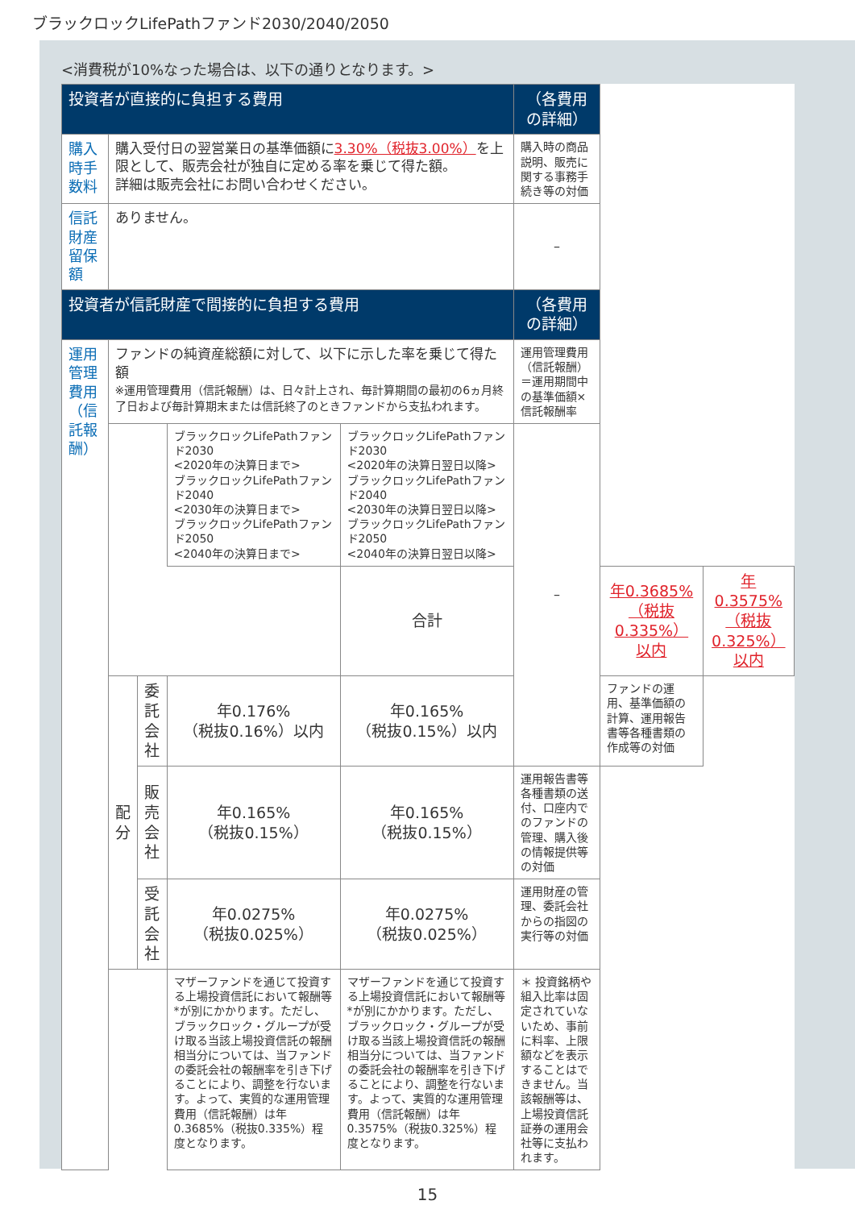ブラックロックLifePathファンド2030/2040/2050
<消費税が10%なった場合は、以下の通りとなります。>
| 投資者が直接的に負担する費用 | | | | | （各費用の詳細） | | |
| --- | --- | --- | --- | --- | --- | --- | --- |
| 購入時手数料 | 購入受付日の翌営業日の基準価額に 3.30%（税抜3.00%） を上限として、販売会社が独自に定める率を乗じて得た額。 詳細は販売会社にお問い合わせください。 | | | | 購入時の商品説明、販売に関する事務手続き等の対価 | | |
| 信託財産留保額 | ありません。 | | | | – | | |
| 投資者が信託財産で間接的に負担する費用 | | | | | （各費用の詳細） | | |
| 運用管理費用 （信託報酬） | ファンドの純資産総額に対して、以下に示した率を乗じて得た額 ※運用管理費用（信託報酬）は、日々計上され、毎計算期間の最初の6ヵ月終了日および毎計算期末または信託終了のときファンドから支払われます。 | | | | 運用管理費用（信託報酬）＝運用期間中の基準価額×信託報酬率 | | |
| | | | ブラックロックLifePathファンド2030 <2020年の決算日まで> ブラックロックLifePathファンド2040 <2030年の決算日まで> ブラックロックLifePathファンド2050 <2040年の決算日まで> | ブラックロックLifePathファンド2030 <2020年の決算日翌日以降> ブラックロックLifePathファンド2040 <2030年の決算日翌日以降> ブラックロックLifePathファンド2050 <2040年の決算日翌日以降> | – | | |
| | | | | 合計 | | 年0.3685% （税抜0.335%）以内 | 年0.3575% （税抜0.325%）以内 |
| | 配 分 | 委託 会社 | 年0.176% （税抜0.16%）以内 | 年0.165% （税抜0.15%）以内 | | ファンドの運用、基準価額の計算、運用報告書等各種書類の作成等の対価 | |
| | | 販売 会社 | 年0.165% （税抜0.15%） | 年0.165% （税抜0.15%） | 運用報告書等各種書類の送付、口座内でのファンドの管理、購入後の情報提供等の対価 | | |
| | | 受託 会社 | 年0.0275% （税抜0.025%） | 年0.0275% （税抜0.025%） | 運用財産の管理、委託会社からの指図の実行等の対価 | | |
| | | | マザーファンドを通じて投資する上場投資信託において報酬等*が別にかかります。ただし、ブラックロック・グループが受け取る当該上場投資信託の報酬相当分については、当ファンドの委託会社の報酬率を引き下げることにより、調整を行ないます。よって、実質的な運用管理費用（信託報酬）は年0.3685%（税抜0.335%）程度となります。 | マザーファンドを通じて投資する上場投資信託において報酬等*が別にかかります。ただし、ブラックロック・グループが受け取る当該上場投資信託の報酬相当分については、当ファンドの委託会社の報酬率を引き下げることにより、調整を行ないます。よって、実質的な運用管理費用（信託報酬）は年0.3575%（税抜0.325%）程度となります。 | ＊ 投資銘柄や組入比率は固定されていないため、事前に料率、上限額などを表示することはできません。当該報酬等は、上場投資信託証券の運用会社等に支払われます。 | | |
15